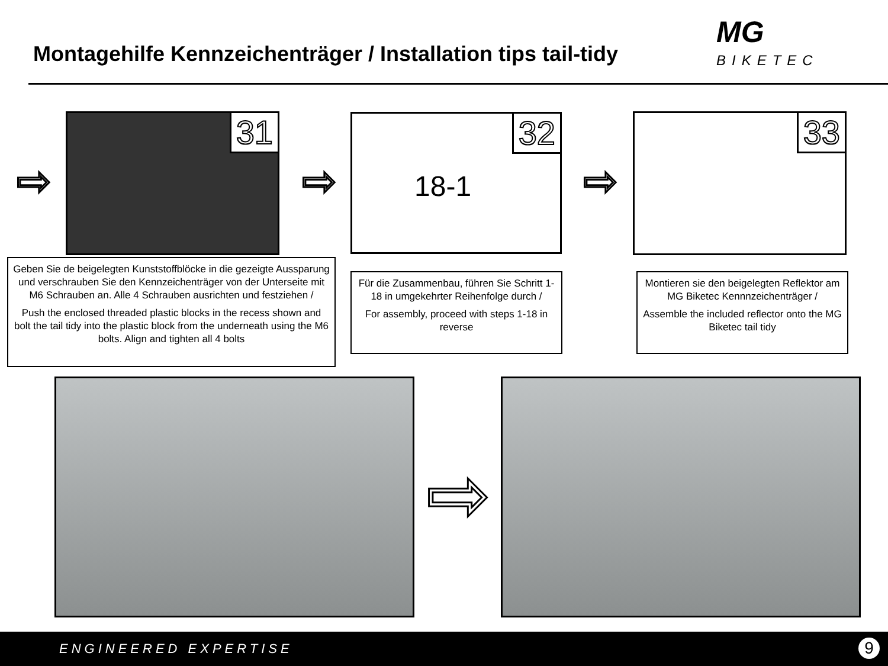Montagehilfe Kennzeichenträger / Installation tips tail-tidy
MG
BIKETEC
⇨
31
⇨
32
18-1
⇨
33
Geben Sie de beigelegten Kunststoffblöcke in die gezeigte Aussparung und verschrauben Sie den Kennzeichenträger von der Unterseite mit M6 Schrauben an. Alle 4 Schrauben ausrichten und festziehen /
Push the enclosed threaded plastic blocks in the recess shown and bolt the tail tidy into the plastic block from the underneath using the M6 bolts. Align and tighten all 4 bolts
Für die Zusammenbau, führen Sie Schritt 1-18 in umgekehrter Reihenfolge durch /
For assembly, proceed with steps 1-18 in reverse
Montieren sie den beigelegten Reflektor am MG Biketec Kennnzeichenträger /
Assemble the included reflector onto the MG Biketec tail tidy
⇨
ENGINEERED EXPERTISE 9